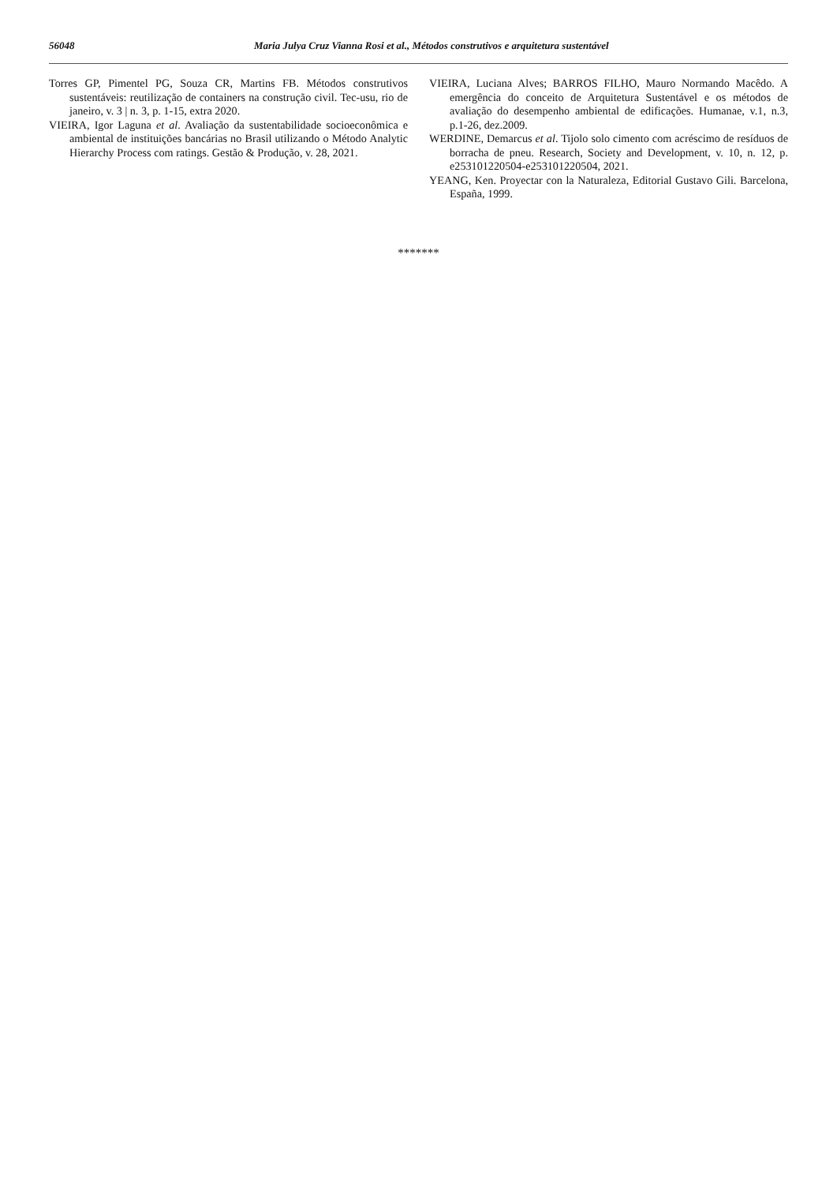56048 Maria Julya Cruz Vianna Rosi et al., Métodos construtivos e arquitetura sustentável
Torres GP, Pimentel PG, Souza CR, Martins FB. Métodos construtivos sustentáveis: reutilização de containers na construção civil. Tec-usu, rio de janeiro, v. 3 | n. 3, p. 1-15, extra 2020.
VIEIRA, Igor Laguna et al. Avaliação da sustentabilidade socioeconômica e ambiental de instituições bancárias no Brasil utilizando o Método Analytic Hierarchy Process com ratings. Gestão & Produção, v. 28, 2021.
VIEIRA, Luciana Alves; BARROS FILHO, Mauro Normando Macêdo. A emergência do conceito de Arquitetura Sustentável e os métodos de avaliação do desempenho ambiental de edificações. Humanae, v.1, n.3, p.1-26, dez.2009.
WERDINE, Demarcus et al. Tijolo solo cimento com acréscimo de resíduos de borracha de pneu. Research, Society and Development, v. 10, n. 12, p. e253101220504-e253101220504, 2021.
YEANG, Ken. Proyectar con la Naturaleza, Editorial Gustavo Gili. Barcelona, España, 1999.
*******